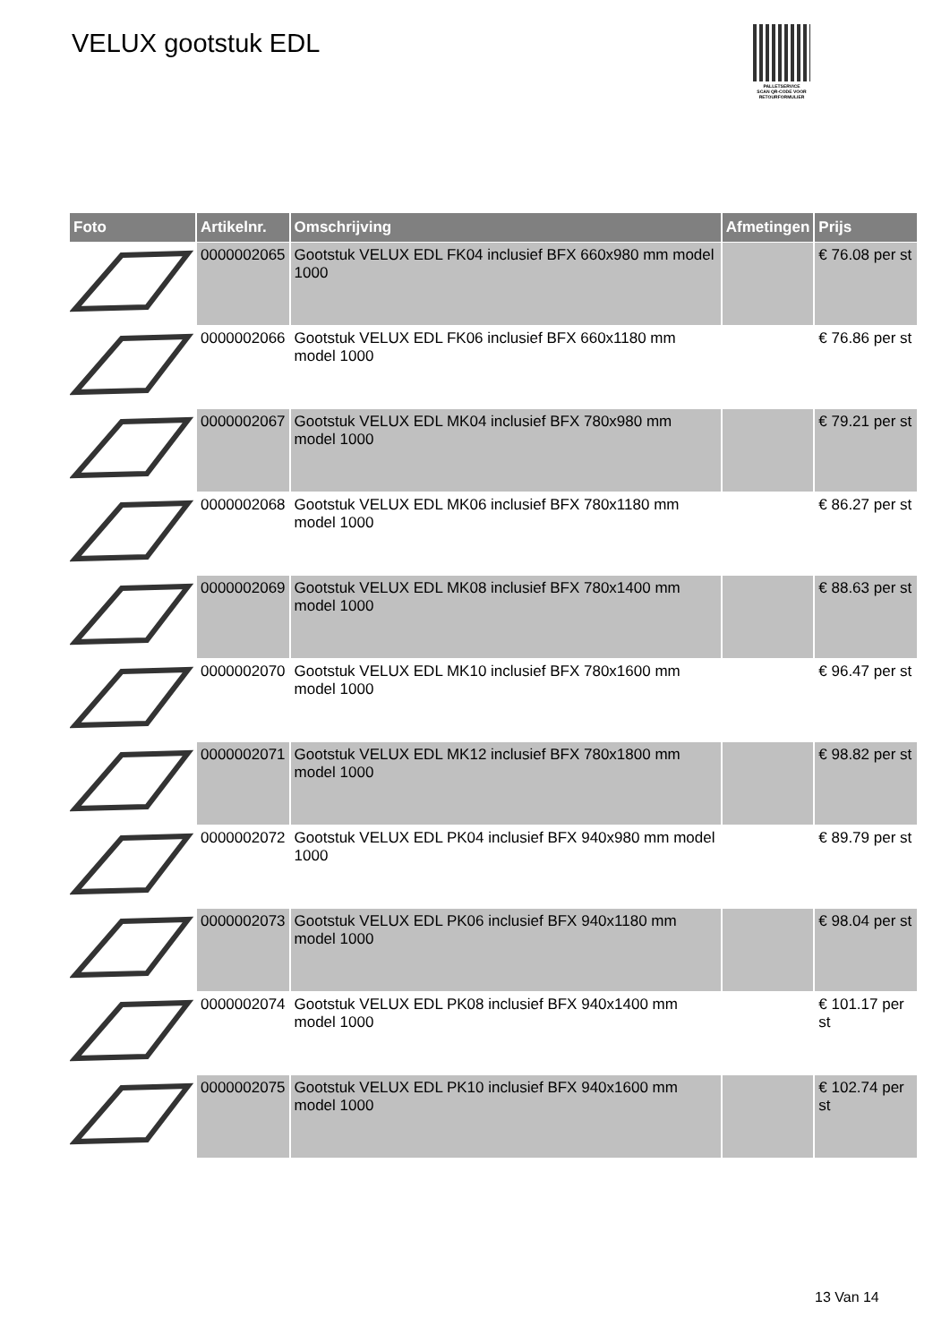VELUX gootstuk EDL
PALLETSERVICE
SCAN QR-CODE VOOR RETOURFORMULIER
| Foto | Artikelnr. | Omschrijving | Afmetingen | Prijs |
| --- | --- | --- | --- | --- |
| | 0000002065 | Gootstuk VELUX EDL FK04 inclusief BFX 660x980 mm model 1000 | | € 76.08 per st |
| | 0000002066 | Gootstuk VELUX EDL FK06 inclusief BFX 660x1180 mm model 1000 | | € 76.86 per st |
| | 0000002067 | Gootstuk VELUX EDL MK04 inclusief BFX 780x980 mm model 1000 | | € 79.21 per st |
| | 0000002068 | Gootstuk VELUX EDL MK06 inclusief BFX 780x1180 mm model 1000 | | € 86.27 per st |
| | 0000002069 | Gootstuk VELUX EDL MK08 inclusief BFX 780x1400 mm model 1000 | | € 88.63 per st |
| | 0000002070 | Gootstuk VELUX EDL MK10 inclusief BFX 780x1600 mm model 1000 | | € 96.47 per st |
| | 0000002071 | Gootstuk VELUX EDL MK12 inclusief BFX 780x1800 mm model 1000 | | € 98.82 per st |
| | 0000002072 | Gootstuk VELUX EDL PK04 inclusief BFX 940x980 mm model 1000 | | € 89.79 per st |
| | 0000002073 | Gootstuk VELUX EDL PK06 inclusief BFX 940x1180 mm model 1000 | | € 98.04 per st |
| | 0000002074 | Gootstuk VELUX EDL PK08 inclusief BFX 940x1400 mm model 1000 | | € 101.17 per st |
| | 0000002075 | Gootstuk VELUX EDL PK10 inclusief BFX 940x1600 mm model 1000 | | € 102.74 per st |
13 Van 14